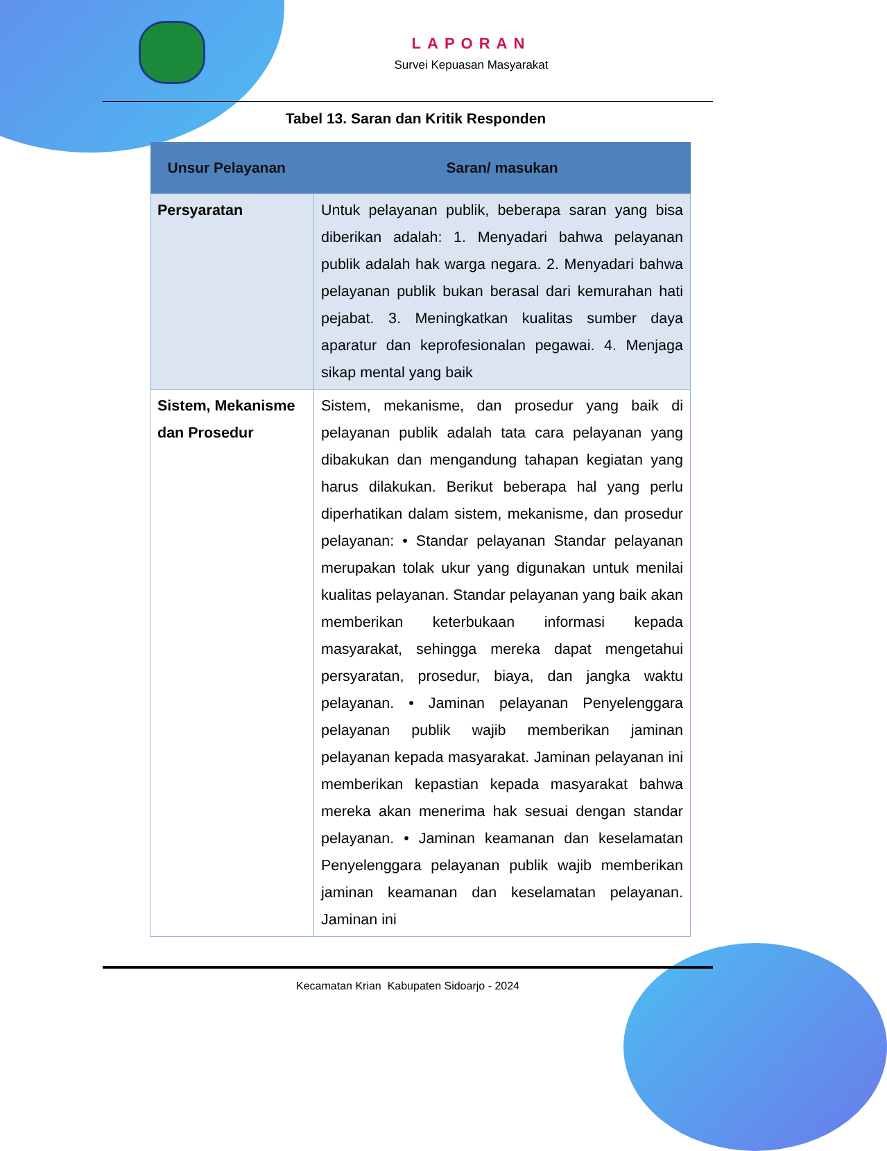LAPORAN
Survei Kepuasan Masyarakat
Tabel 13. Saran dan Kritik Responden
| Unsur Pelayanan | Saran/ masukan |
| --- | --- |
| Persyaratan | Untuk pelayanan publik, beberapa saran yang bisa diberikan adalah: 1. Menyadari bahwa pelayanan publik adalah hak warga negara. 2. Menyadari bahwa pelayanan publik bukan berasal dari kemurahan hati pejabat. 3. Meningkatkan kualitas sumber daya aparatur dan keprofesionalan pegawai. 4. Menjaga sikap mental yang baik |
| Sistem, Mekanisme dan Prosedur | Sistem, mekanisme, dan prosedur yang baik di pelayanan publik adalah tata cara pelayanan yang dibakukan dan mengandung tahapan kegiatan yang harus dilakukan. Berikut beberapa hal yang perlu diperhatikan dalam sistem, mekanisme, dan prosedur pelayanan: • Standar pelayanan Standar pelayanan merupakan tolak ukur yang digunakan untuk menilai kualitas pelayanan. Standar pelayanan yang baik akan memberikan keterbukaan informasi kepada masyarakat, sehingga mereka dapat mengetahui persyaratan, prosedur, biaya, dan jangka waktu pelayanan. • Jaminan pelayanan Penyelenggara pelayanan publik wajib memberikan jaminan pelayanan kepada masyarakat. Jaminan pelayanan ini memberikan kepastian kepada masyarakat bahwa mereka akan menerima hak sesuai dengan standar pelayanan. • Jaminan keamanan dan keselamatan Penyelenggara pelayanan publik wajib memberikan jaminan keamanan dan keselamatan pelayanan. Jaminan ini |
Kecamatan Krian Kabupaten Sidoarjo - 2024